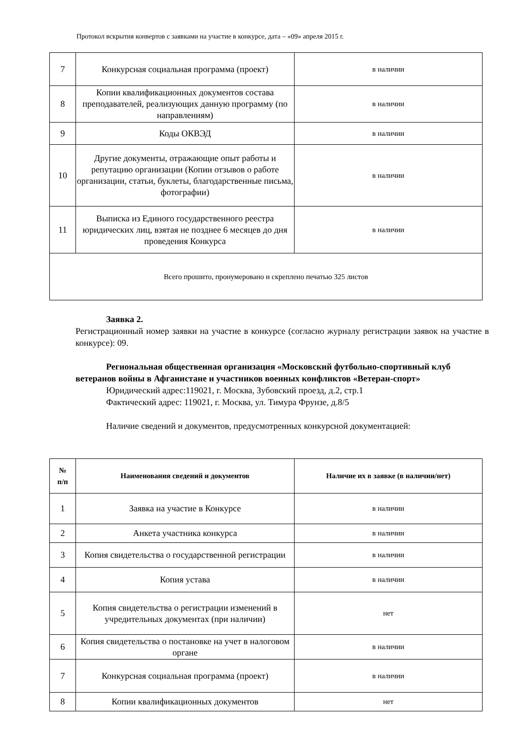Протокол вскрытия конвертов с заявками на участие в конкурсе, дата – «09» апреля 2015 г.
| 7 | Конкурсная социальная программа (проект) | в наличии |
| 8 | Копии квалификационных документов состава преподавателей, реализующих данную программу (по направлениям) | в наличии |
| 9 | Коды ОКВЭД | в наличии |
| 10 | Другие документы, отражающие опыт работы и репутацию организации (Копии отзывов о работе организации, статьи, буклеты, благодарственные письма, фотографии) | в наличии |
| 11 | Выписка из Единого государственного реестра юридических лиц, взятая не позднее 6 месяцев до дня проведения Конкурса | в наличии |
| Всего прошито, пронумеровано и скреплено печатью 325 листов | | |
Заявка 2.
Регистрационный номер заявки на участие в конкурсе (согласно журналу регистрации заявок на участие в конкурсе): 09.
Региональная общественная организация «Московский футбольно-спортивный клуб ветеранов войны в Афганистане и участников военных конфликтов «Ветеран-спорт»
Юридический адрес:119021, г. Москва, Зубовский проезд, д.2, стр.1
Фактический адрес: 119021, г. Москва, ул. Тимура Фрунзе, д.8/5
Наличие сведений и документов, предусмотренных конкурсной документацией:
| № п/п | Наименования сведений и документов | Наличие их в заявке (в наличии/нет) |
| --- | --- | --- |
| 1 | Заявка на участие в Конкурсе | в наличии |
| 2 | Анкета участника конкурса | в наличии |
| 3 | Копия свидетельства о государственной регистрации | в наличии |
| 4 | Копия устава | в наличии |
| 5 | Копия свидетельства о регистрации изменений в учредительных документах (при наличии) | нет |
| 6 | Копия свидетельства о постановке на учет в налоговом органе | в наличии |
| 7 | Конкурсная социальная программа (проект) | в наличии |
| 8 | Копии квалификационных документов | нет |